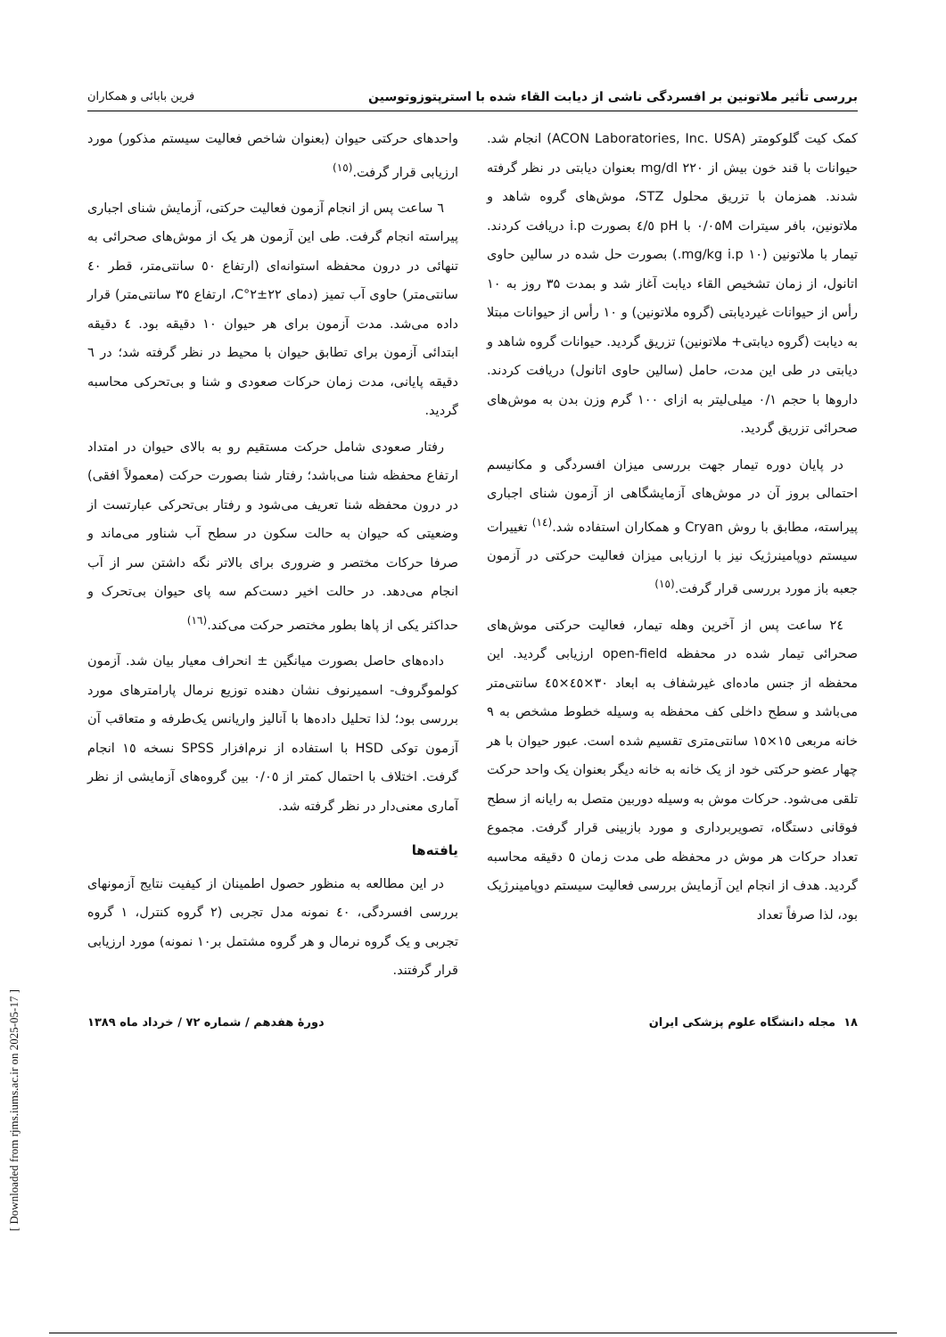بررسی تأثیر ملاتونین بر افسردگی ناشی از دیابت القاء شده با استرپتوزوتوسین فرین بابائی و همکاران
کمک کیت گلوکومتر (ACON Laboratories, Inc. USA) انجام شد. حیوانات با قند خون بیش از mg/dl ۲۲۰ بعنوان دیابتی در نظر گرفته شدند. همزمان با تزریق محلول STZ، موش‌های گروه شاهد و ملاتونین، بافر سیترات ۰/۰۵M با pH ٤/٥ بصورت i.p دریافت کردند. تیمار با ملاتونین (۱۰ mg/kg i.p.) بصورت حل شده در سالین حاوی اتانول، از زمان تشخیص القاء دیابت آغاز شد و بمدت ۳۵ روز به ۱۰ رأس از حیوانات غیردیابتی (گروه ملاتونین) و ۱۰ رأس از حیوانات مبتلا به دیابت (گروه دیابتی+ ملاتونین) تزریق گردید. حیوانات گروه شاهد و دیابتی در طی این مدت، حامل (سالین حاوی اتانول) دریافت کردند. داروها با حجم ۰/۱ میلی‌لیتر به ازای ۱۰۰ گرم وزن بدن به موش‌های صحرائی تزریق گردید.
در پایان دوره تیمار جهت بررسی میزان افسردگی و مکانیسم احتمالی بروز آن در موش‌های آزمایشگاهی از آزمون شنای اجباری پیراسته، مطابق با روش Cryan و همکاران استفاده شد.<sup>(١٤)</sup> تغییرات سیستم دوپامینرژیک نیز با ارزیابی میزان فعالیت حرکتی در آزمون جعبه باز مورد بررسی قرار گرفت.<sup>(١٥)</sup>
٢٤ ساعت پس از آخرین وهله تیمار، فعالیت حرکتی موش‌های صحرائی تیمار شده در محفظه open-field ارزیابی گردید. این محفظه از جنس ماده‌ای غیرشفاف به ابعاد ۳۰×٤٥×٤٥ سانتی‌متر می‌باشد و سطح داخلی کف محفظه به وسیله خطوط مشخص به ۹ خانه مربعی ۱٥×۱٥ سانتی‌متری تقسیم شده است. عبور حیوان با هر چهار عضو حرکتی خود از یک خانه به خانه دیگر بعنوان یک واحد حرکت تلقی می‌شود. حرکات موش به وسیله دوربین متصل به رایانه از سطح فوقانی دستگاه، تصویربرداری و مورد بازبینی قرار گرفت. مجموع تعداد حرکات هر موش در محفظه طی مدت زمان ٥ دقیقه محاسبه گردید. هدف از انجام این آزمایش بررسی فعالیت سیستم دوپامینرژیک بود، لذا صرفاً تعداد
واحدهای حرکتی حیوان (بعنوان شاخص فعالیت سیستم مذکور) مورد ارزیابی قرار گرفت.<sup>(١٥)</sup>
٦ ساعت پس از انجام آزمون فعالیت حرکتی، آزمایش شنای اجباری پیراسته انجام گرفت. طی این آزمون هر یک از موش‌های صحرائی به تنهائی در درون محفظه استوانه‌ای (ارتفاع ٥٠ سانتی‌متر، قطر ٤٠ سانتی‌متر) حاوی آب تمیز (دمای ٢٢±٢°C، ارتفاع ٣٥ سانتی‌متر) قرار داده می‌شد. مدت آزمون برای هر حیوان ١٠ دقیقه بود. ٤ دقیقه ابتدائی آزمون برای تطابق حیوان با محیط در نظر گرفته شد؛ در ٦ دقیقه پایانی، مدت زمان حرکات صعودی و شنا و بی‌تحرکی محاسبه گردید.
رفتار صعودی شامل حرکت مستقیم رو به بالای حیوان در امتداد ارتفاع محفظه شنا می‌باشد؛ رفتار شنا بصورت حرکت (معمولاً افقی) در درون محفظه شنا تعریف می‌شود و رفتار بی‌تحرکی عبارتست از وضعیتی که حیوان به حالت سکون در سطح آب شناور می‌ماند و صرفا حرکات مختصر و ضروری برای بالاتر نگه داشتن سر از آب انجام می‌دهد. در حالت اخیر دست‌کم سه پای حیوان بی‌تحرک و حداکثر یکی از پاها بطور مختصر حرکت می‌کند.<sup>(١٦)</sup>
داده‌های حاصل بصورت میانگین ± انحراف معیار بیان شد. آزمون کولموگروف- اسمیرنوف نشان دهنده توزیع نرمال پارامترهای مورد بررسی بود؛ لذا تحلیل داده‌ها با آنالیز واریانس یک‌طرفه و متعاقب آن آزمون توکی HSD با استفاده از نرم‌افزار SPSS نسخه ١٥ انجام گرفت. اختلاف با احتمال کمتر از ٠/٠٥ بین گروه‌های آزمایشی از نظر آماری معنی‌دار در نظر گرفته شد.
یافته‌ها
در این مطالعه به منظور حصول اطمینان از کیفیت نتایج آزمونهای بررسی افسردگی، ٤٠ نمونه مدل تجربی (٢ گروه کنترل، ١ گروه تجربی و یک گروه نرمال و هر گروه مشتمل بر١٠ نمونه) مورد ارزیابی قرار گرفتند.
۱۸ مجله دانشگاه علوم پزشکی ایران دورهٔ هفدهم / شماره ۷۲ / خرداد ماه ۱۳۸۹
[ Downloaded from rjms.iums.ac.ir on 2025-05-17 ]